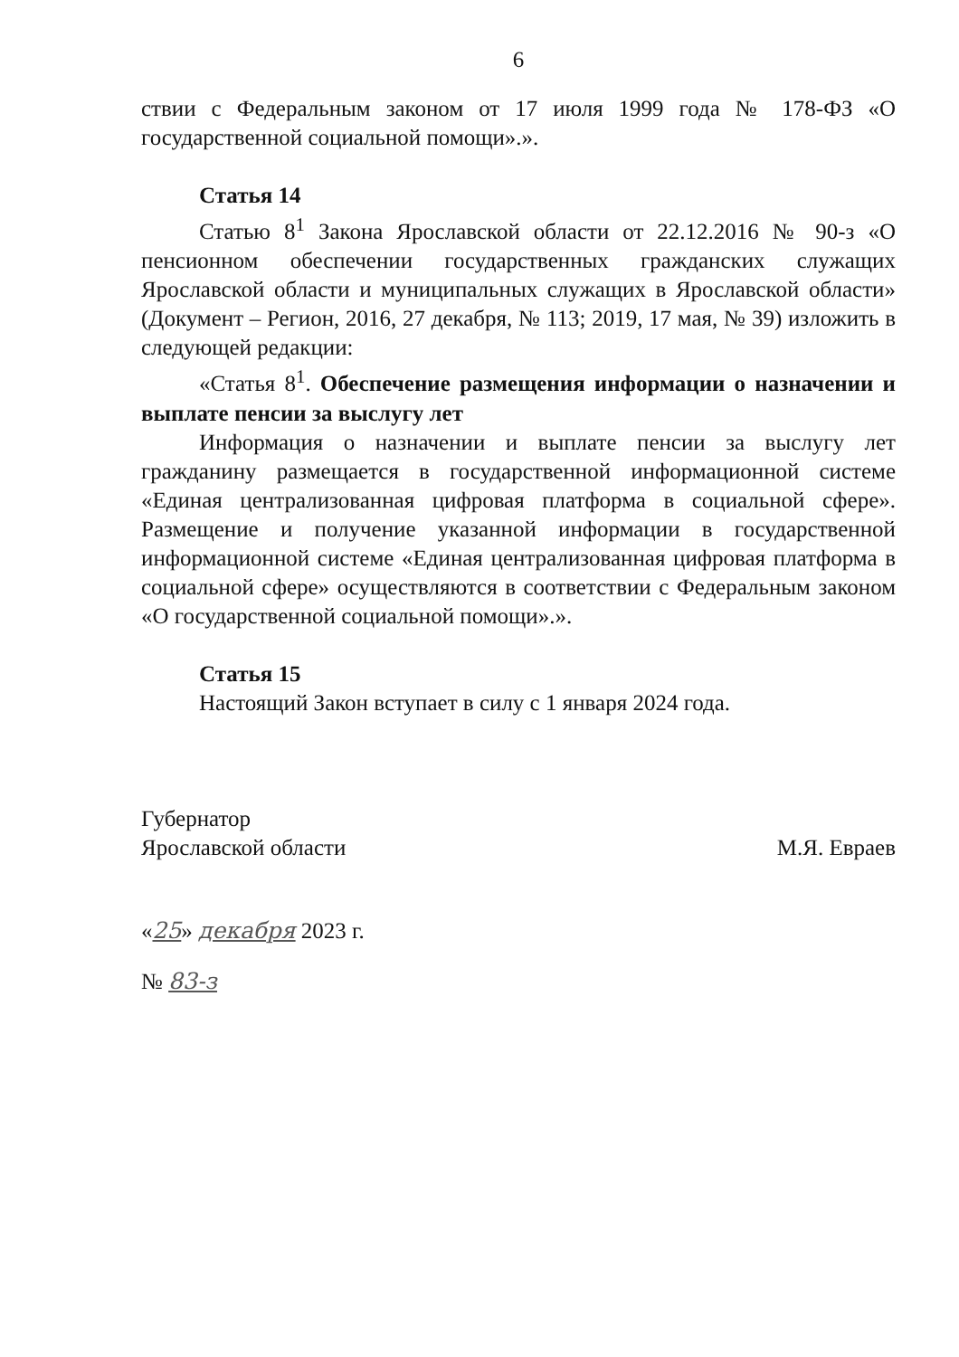6
ствии с Федеральным законом от 17 июля 1999 года № 178-ФЗ «О государственной социальной помощи».».
Статья 14
Статью 8<sup>1</sup> Закона Ярославской области от 22.12.2016 № 90-з «О пенсионном обеспечении государственных гражданских служащих Ярославской области и муниципальных служащих в Ярославской области» (Документ – Регион, 2016, 27 декабря, № 113; 2019, 17 мая, № 39) изложить в следующей редакции:
«Статья 8<sup>1</sup>. Обеспечение размещения информации о назначении и выплате пенсии за выслугу лет
Информация о назначении и выплате пенсии за выслугу лет гражданину размещается в государственной информационной системе «Единая централизованная цифровая платформа в социальной сфере». Размещение и получение указанной информации в государственной информационной системе «Единая централизованная цифровая платформа в социальной сфере» осуществляются в соответствии с Федеральным законом «О государственной социальной помощи».».
Статья 15
Настоящий Закон вступает в силу с 1 января 2024 года.
Губернатор
Ярославской области
М.Я. Евраев
«25» декабря 2023 г.
№ 83-з